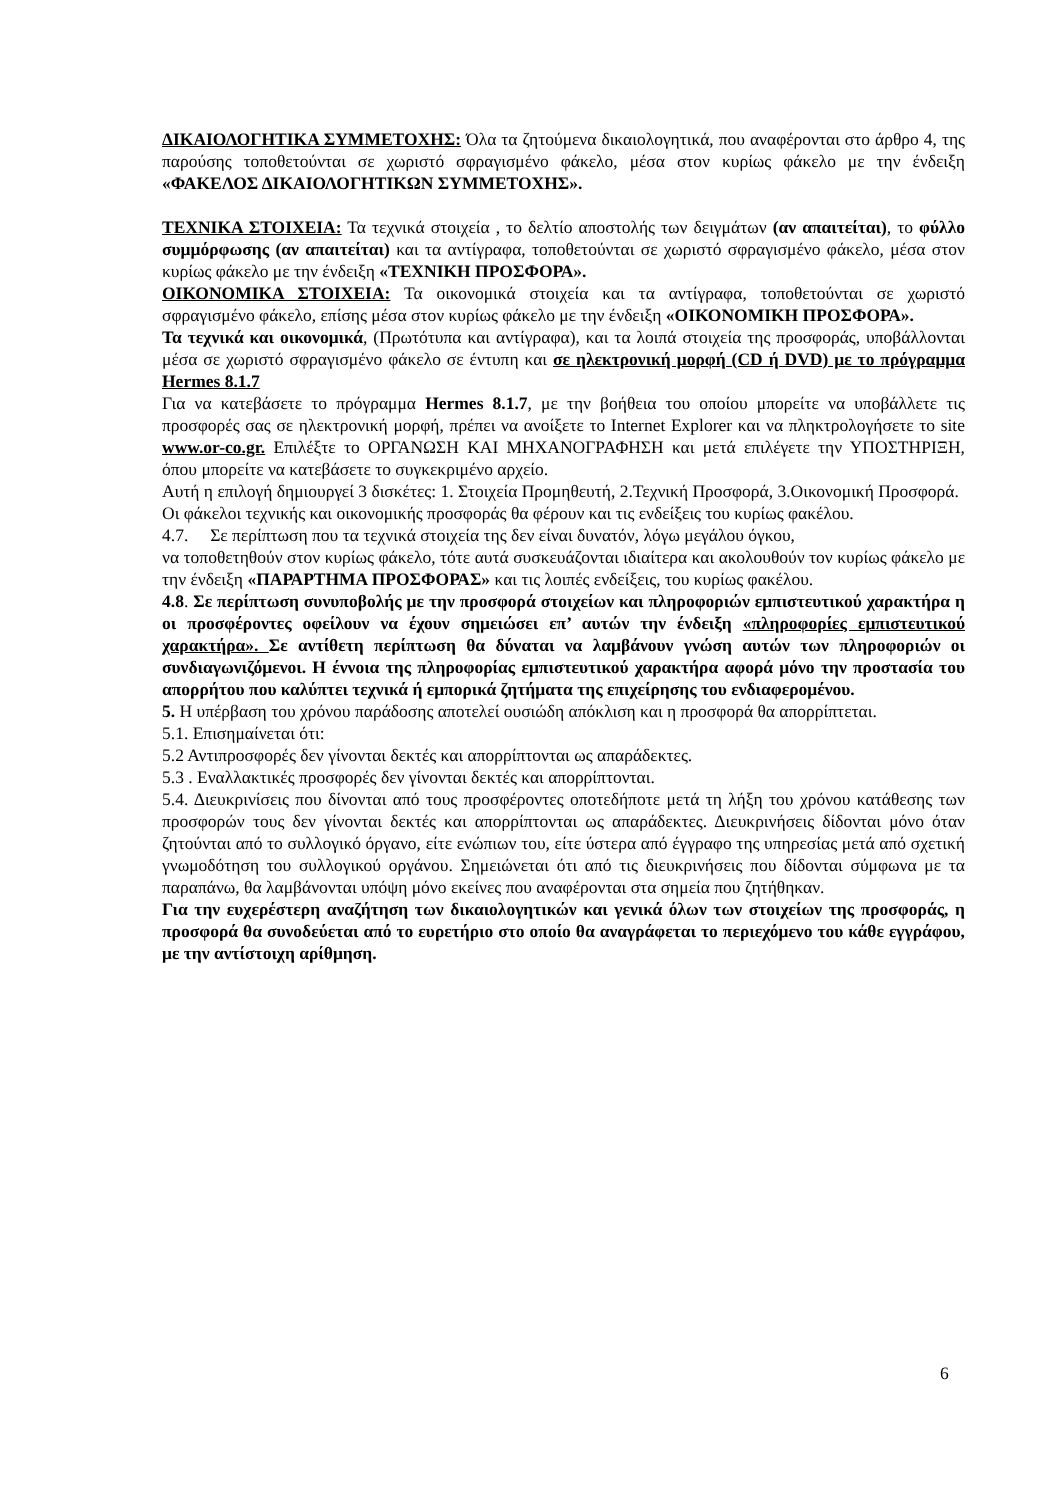ΔΙΚΑΙΟΛΟΓΗΤΙΚΑ ΣΥΜΜΕΤΟΧΗΣ: Όλα τα ζητούμενα δικαιολογητικά, που αναφέρονται στο άρθρο 4, της παρούσης τοποθετούνται σε χωριστό σφραγισμένο φάκελο, μέσα στον κυρίως φάκελο με την ένδειξη «ΦΑΚΕΛΟΣ ΔΙΚΑΙΟΛΟΓΗΤΙΚΩΝ ΣΥΜΜΕΤΟΧΗΣ».
ΤΕΧΝΙΚΑ ΣΤΟΙΧΕΙΑ: Τα τεχνικά στοιχεία , το δελτίο αποστολής των δειγμάτων (αν απαιτείται), το φύλλο συμμόρφωσης (αν απαιτείται) και τα αντίγραφα, τοποθετούνται σε χωριστό σφραγισμένο φάκελο, μέσα στον κυρίως φάκελο με την ένδειξη «ΤΕΧΝΙΚΗ ΠΡΟΣΦΟΡΑ».
ΟΙΚΟΝΟΜΙΚΑ ΣΤΟΙΧΕΙΑ: Τα οικονομικά στοιχεία και τα αντίγραφα, τοποθετούνται σε χωριστό σφραγισμένο φάκελο, επίσης μέσα στον κυρίως φάκελο με την ένδειξη «ΟΙΚΟΝΟΜΙΚΗ ΠΡΟΣΦΟΡΑ».
Τα τεχνικά και οικονομικά, (Πρωτότυπα και αντίγραφα), και τα λοιπά στοιχεία της προσφοράς, υποβάλλονται μέσα σε χωριστό σφραγισμένο φάκελο σε έντυπη και σε ηλεκτρονική μορφή (CD ή DVD) με το πρόγραμμα Hermes 8.1.7
Για να κατεβάσετε το πρόγραμμα Hermes 8.1.7, με την βοήθεια του οποίου μπορείτε να υποβάλλετε τις προσφορές σας σε ηλεκτρονική μορφή, πρέπει να ανοίξετε το Internet Explorer και να πληκτρολογήσετε το site www.or-co.gr. Επιλέξτε το ΟΡΓΑΝΩΣΗ ΚΑΙ ΜΗΧΑΝΟΓΡΑΦΗΣΗ και μετά επιλέγετε την ΥΠΟΣΤΗΡΙΞΗ, όπου μπορείτε να κατεβάσετε το συγκεκριμένο αρχείο.
Αυτή η επιλογή δημιουργεί 3 δισκέτες: 1. Στοιχεία Προμηθευτή, 2.Τεχνική Προσφορά, 3.Οικονομική Προσφορά.
Οι φάκελοι τεχνικής και οικονομικής προσφοράς θα φέρουν και τις ενδείξεις του κυρίως φακέλου.
4.7. Σε περίπτωση που τα τεχνικά στοιχεία της δεν είναι δυνατόν, λόγω μεγάλου όγκου,
να τοποθετηθούν στον κυρίως φάκελο, τότε αυτά συσκευάζονται ιδιαίτερα και ακολουθούν τον κυρίως φάκελο με την ένδειξη «ΠΑΡΑΡΤΗΜΑ ΠΡΟΣΦΟΡΑΣ» και τις λοιπές ενδείξεις, του κυρίως φακέλου.
4.8. Σε περίπτωση συνυποβολής με την προσφορά στοιχείων και πληροφοριών εμπιστευτικού χαρακτήρα η οι προσφέροντες οφείλουν να έχουν σημειώσει επ’ αυτών την ένδειξη «πληροφορίες εμπιστευτικού χαρακτήρα». Σε αντίθετη περίπτωση θα δύναται να λαμβάνουν γνώση αυτών των πληροφοριών οι συνδιαγωνιζόμενοι. Η έννοια της πληροφορίας εμπιστευτικού χαρακτήρα αφορά μόνο την προστασία του απορρήτου που καλύπτει τεχνικά ή εμπορικά ζητήματα της επιχείρησης του ενδιαφερομένου.
5. Η υπέρβαση του χρόνου παράδοσης αποτελεί ουσιώδη απόκλιση και η προσφορά θα απορρίπτεται.
5.1. Επισημαίνεται ότι:
5.2 Αντιπροσφορές δεν γίνονται δεκτές και απορρίπτονται ως απαράδεκτες.
5.3 . Εναλλακτικές προσφορές δεν γίνονται δεκτές και απορρίπτονται.
5.4. Διευκρινίσεις που δίνονται από τους προσφέροντες οποτεδήποτε μετά τη λήξη του χρόνου κατάθεσης των προσφορών τους δεν γίνονται δεκτές και απορρίπτονται ως απαράδεκτες. Διευκρινήσεις δίδονται μόνο όταν ζητούνται από το συλλογικό όργανο, είτε ενώπιων του, είτε ύστερα από έγγραφο της υπηρεσίας μετά από σχετική γνωμοδότηση του συλλογικού οργάνου. Σημειώνεται ότι από τις διευκρινήσεις που δίδονται σύμφωνα με τα παραπάνω, θα λαμβάνονται υπόψη μόνο εκείνες που αναφέρονται στα σημεία που ζητήθηκαν.
Για την ευχερέστερη αναζήτηση των δικαιολογητικών και γενικά όλων των στοιχείων της προσφοράς, η προσφορά θα συνοδεύεται από το ευρετήριο στο οποίο θα αναγράφεται το περιεχόμενο του κάθε εγγράφου, με την αντίστοιχη αρίθμηση.
6